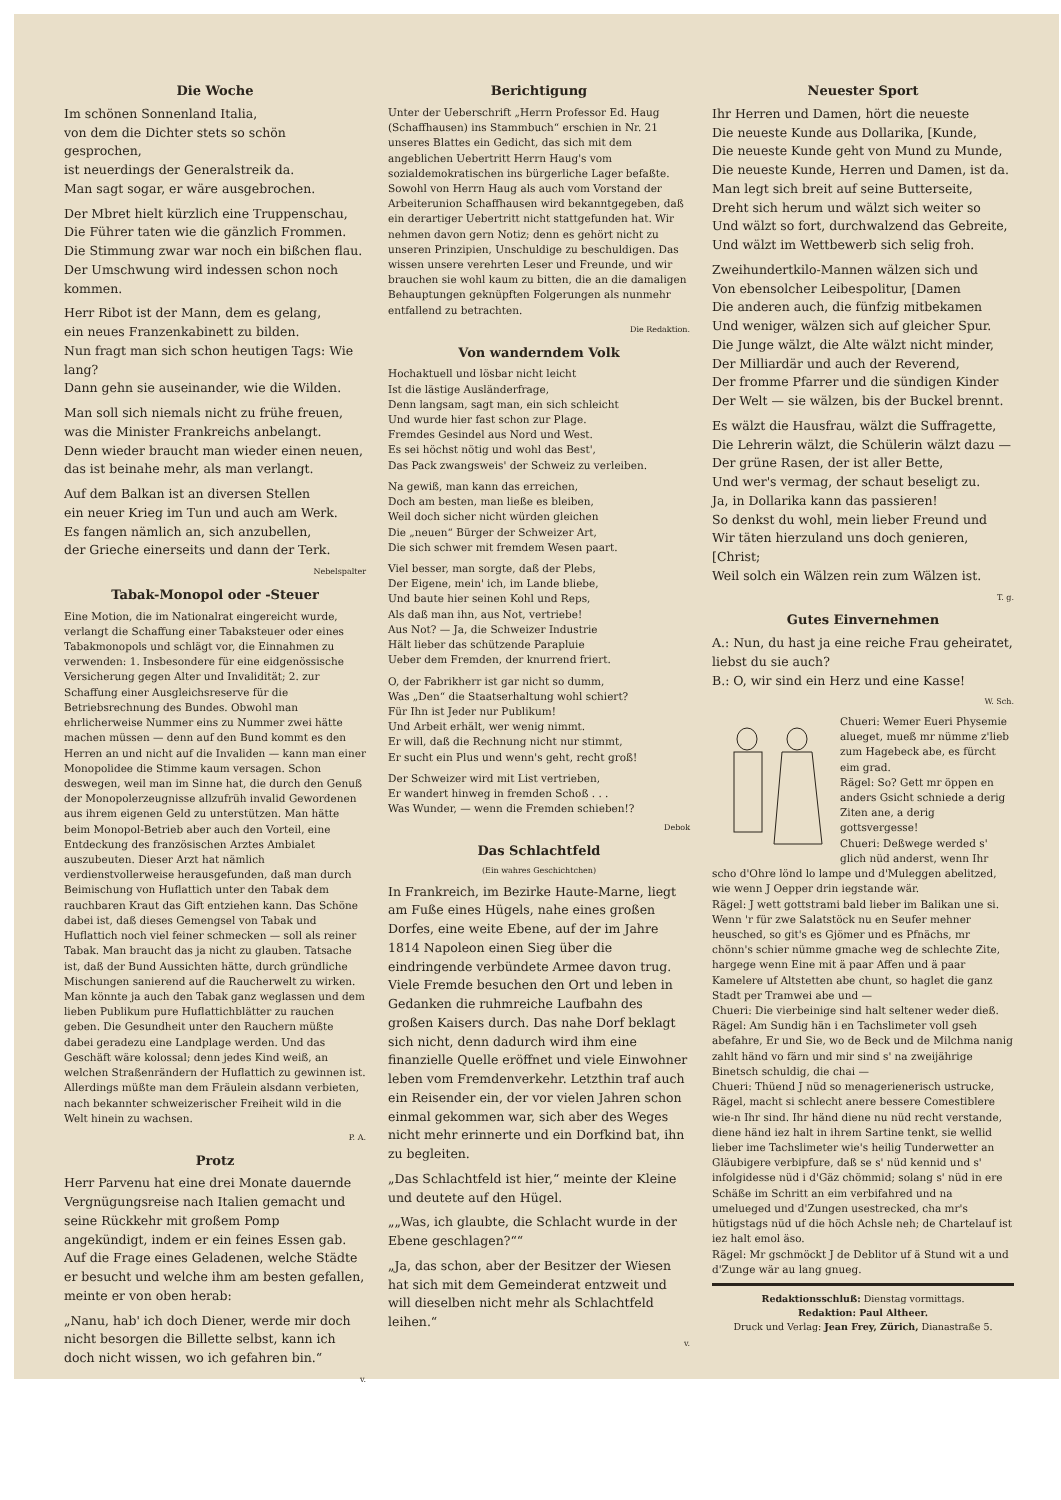Die Woche
Im schönen Sonnenland Italia,
von dem die Dichter stets so schön gesprochen,
ist neuerdings der Generalstreik da.
Man sagt sogar, er wäre ausgebrochen.
Der Mbret hielt kürzlich eine Truppenschau,
Die Führer taten wie die gänzlich Frommen.
Die Stimmung zwar war noch ein bißchen flau.
Der Umschwung wird indessen schon noch kommen.
Herr Ribot ist der Mann, dem es gelang,
ein neues Franzenkabinett zu bilden.
Nun fragt man sich schon heutigen Tags: Wie lang?
Dann gehn sie auseinander, wie die Wilden.
Man soll sich niemals nicht zu frühe freuen,
was die Minister Frankreichs anbelangt.
Denn wieder braucht man wieder einen neuen,
das ist beinahe mehr, als man verlangt.
Auf dem Balkan ist an diversen Stellen
ein neuer Krieg im Tun und auch am Werk.
Es fangen nämlich an, sich anzubellen,
der Grieche einerseits und dann der Terk.
Nebelspalter
Tabak-Monopol oder -Steuer
Eine Motion, die im Nationalrat eingereicht wurde, verlangt die Schaffung einer Tabaksteuer oder eines Tabakmonopols und schlägt vor, die Einnahmen zu verwenden: 1. Insbesondere für eine eidgenössische Versicherung gegen Alter und Invalidität; 2. zur Schaffung einer Ausgleichsreserve für die Betriebsrechnung des Bundes. Obwohl man ehrlicherweise Nummer eins zu Nummer zwei hätte machen müssen — denn auf den Bund kommt es den Herren an und nicht auf die Invaliden — kann man einer Monopolidee die Stimme kaum versagen. Schon deswegen, weil man im Sinne hat, die durch den Genuß der Monopolerzeugnisse allzufrüh invalid Gewordenen aus ihrem eigenen Geld zu unterstützen. Man hätte beim Monopol-Betrieb aber auch den Vorteil, eine Entdeckung des französischen Arztes Ambialet auszubeuten. Dieser Arzt hat nämlich verdienstvollerweise herausgefunden, daß man durch Beimischung von Huflattich unter den Tabak dem rauchbaren Kraut das Gift entziehen kann. Das Schöne dabei ist, daß dieses Gemengsel von Tabak und Huflattich noch viel feiner schmecken — soll als reiner Tabak. Man braucht das ja nicht zu glauben. Tatsache ist, daß der Bund Aussichten hätte, durch gründliche Mischungen sanierend auf die Raucherwelt zu wirken. Man könnte ja auch den Tabak ganz weglassen und dem lieben Publikum pure Huflattichblätter zu rauchen geben. Die Gesundheit unter den Rauchern müßte dabei geradezu eine Landplage werden. Und das Geschäft wäre kolossal; denn jedes Kind weiß, an welchen Straßenrändern der Huflattich zu gewinnen ist. Allerdings müßte man dem Fräulein alsdann verbieten, nach bekannter schweizerischer Freiheit wild in die Welt hinein zu wachsen.
P. A.
Protz
Herr Parvenu hat eine drei Monate dauernde Vergnügungsreise nach Italien gemacht und seine Rückkehr mit großem Pomp angekündigt, indem er ein feines Essen gab. Auf die Frage eines Geladenen, welche Städte er besucht und welche ihm am besten gefallen, meinte er von oben herab:
„Nanu, hab' ich doch Diener, werde mir doch nicht besorgen die Billette selbst, kann ich doch nicht wissen, wo ich gefahren bin.“
v.
Berichtigung
Unter der Ueberschrift „Herrn Professor Ed. Haug (Schaffhausen) ins Stammbuch“ erschien in Nr. 21 unseres Blattes ein Gedicht, das sich mit dem angeblichen Uebertritt Herrn Haug's vom sozialdemokratischen ins bürgerliche Lager befaßte. Sowohl von Herrn Haug als auch vom Vorstand der Arbeiterunion Schaffhausen wird bekanntgegeben, daß ein derartiger Uebertritt nicht stattgefunden hat. Wir nehmen davon gern Notiz; denn es gehört nicht zu unseren Prinzipien, Unschuldige zu beschuldigen. Das wissen unsere verehrten Leser und Freunde, und wir brauchen sie wohl kaum zu bitten, die an die damaligen Behauptungen geknüpften Folgerungen als nunmehr entfallend zu betrachten.
Die Redaktion.
Von wanderndem Volk
Hochaktuell und lösbar nicht leicht
Ist die lästige Ausländerfrage,
Denn langsam, sagt man, ein sich schleicht
Und wurde hier fast schon zur Plage.
Fremdes Gesindel aus Nord und West.
Es sei höchst nötig und wohl das Best',
Das Pack zwangsweis' der Schweiz zu verleiben.
Na gewiß, man kann das erreichen,
Doch am besten, man ließe es bleiben,
Weil doch sicher nicht würden gleichen
Die „neuen“ Bürger der Schweizer Art,
Die sich schwer mit fremdem Wesen paart.
Viel besser, man sorgte, daß der Plebs,
Der Eigene, mein' ich, im Lande bliebe,
Und baute hier seinen Kohl und Reps,
Als daß man ihn, aus Not, vertriebe!
Aus Not? — Ja, die Schweizer Industrie
Hält lieber das schützende Parapluie
Ueber dem Fremden, der knurrend friert.
O, der Fabrikherr ist gar nicht so dumm,
Was „Den“ die Staatserhaltung wohl schiert?
Für Ihn ist Jeder nur Publikum!
Und Arbeit erhält, wer wenig nimmt.
Er will, daß die Rechnung nicht nur stimmt,
Er sucht ein Plus und wenn's geht, recht groß!
Der Schweizer wird mit List vertrieben,
Er wandert hinweg in fremden Schoß . . .
Was Wunder, — wenn die Fremden schieben!?
Debok
Das Schlachtfeld
(Ein wahres Geschichtchen)
In Frankreich, im Bezirke Haute-Marne, liegt am Fuße eines Hügels, nahe eines großen Dorfes, eine weite Ebene, auf der im Jahre 1814 Napoleon einen Sieg über die eindringende verbündete Armee davon trug. Viele Fremde besuchen den Ort und leben in Gedanken die ruhmreiche Laufbahn des großen Kaisers durch. Das nahe Dorf beklagt sich nicht, denn dadurch wird ihm eine finanzielle Quelle eröffnet und viele Einwohner leben vom Fremdenverkehr. Letzthin traf auch ein Reisender ein, der vor vielen Jahren schon einmal gekommen war, sich aber des Weges nicht mehr erinnerte und ein Dorfkind bat, ihn zu begleiten.
„Das Schlachtfeld ist hier,“ meinte der Kleine und deutete auf den Hügel.
„„Was, ich glaubte, die Schlacht wurde in der Ebene geschlagen?““
„Ja, das schon, aber der Besitzer der Wiesen hat sich mit dem Gemeinderat entzweit und will dieselben nicht mehr als Schlachtfeld leihen.“
v.
Neuester Sport
Ihr Herren und Damen, hört die neueste
Die neueste Kunde aus Dollarika, [Kunde,
Die neueste Kunde geht von Mund zu Munde,
Die neueste Kunde, Herren und Damen, ist da.
Man legt sich breit auf seine Butterseite,
Dreht sich herum und wälzt sich weiter so
Und wälzt so fort, durchwalzend das Gebreite,
Und wälzt im Wettbewerb sich selig froh.
Zweihundertkilo-Mannen wälzen sich und
Von ebensolcher Leibespolitur, [Damen
Die anderen auch, die fünfzig mitbekamen
Und weniger, wälzen sich auf gleicher Spur.
Die Junge wälzt, die Alte wälzt nicht minder,
Der Milliardär und auch der Reverend,
Der fromme Pfarrer und die sündigen Kinder
Der Welt — sie wälzen, bis der Buckel brennt.
Es wälzt die Hausfrau, wälzt die Suffragette,
Die Lehrerin wälzt, die Schülerin wälzt dazu —
Der grüne Rasen, der ist aller Bette,
Und wer's vermag, der schaut beseligt zu.
Ja, in Dollarika kann das passieren!
So denkst du wohl, mein lieber Freund und
Wir täten hierzuland uns doch genieren, [Christ;
Weil solch ein Wälzen rein zum Wälzen ist.
T. g.
Gutes Einvernehmen
A.: Nun, du hast ja eine reiche Frau geheiratet, liebst du sie auch?
B.: O, wir sind ein Herz und eine Kasse!
W. Sch.
Chueri: Wemer Eueri Physemie alueget, mueß mr nümme z'lieb zum Hagebeck abe, es fürcht eim grad.
Rägel: So? Gett mr öppen en anders Gsicht schniede a derig Ziten ane, a derig gottsvergesse!
Chueri: Deßwege werded s' glich nüd anderst, wenn Ihr scho d'Ohre lönd lo lampe und d'Muleggen abelitzed, wie wenn J Oepper drin iegstande wär.
Rägel: J wett gottstrami bald lieber im Balikan une si. Wenn 'r für zwe Salatstöck nu en Seufer mehner heusched, so git's es Gjömer und es Pfnächs, mr chönn's schier nümme gmache weg de schlechte Zite, hargege wenn Eine mit ä paar Affen und ä paar Kamelere uf Altstetten abe chunt, so haglet die ganz Stadt per Tramwei abe und —
Chueri: Die vierbeinige sind halt seltener weder dieß.
Rägel: Am Sundig hän i en Tachslimeter voll gseh abefahre, Er und Sie, wo de Beck und de Milchma nanig zahlt händ vo färn und mir sind s' na zweijährige Binetsch schuldig, die chai —
Chueri: Thüend J nüd so menagerienerisch ustrucke, Rägel, macht si schlecht anere bessere Comestiblere wie-n Ihr sind. Ihr händ diene nu nüd recht verstande, diene händ iez halt in ihrem Sartine tenkt, sie wellid lieber ime Tachslimeter wie's heilig Tunderwetter an Gläubigere verbipfure, daß se s' nüd kennid und s' infolgidesse nüd i d'Gäz chömmid; solang s' nüd in ere Schäße im Schritt an eim verbifahred und na umelueged und d'Zungen usestrecked, cha mr's hütigstags nüd uf die höch Achsle neh; de Chartelauf ist iez halt emol äso.
Rägel: Mr gschmöckt J de Deblitor uf ä Stund wit a und d'Zunge wär au lang gnueg.
Redaktionsschluß: Dienstag vormittags.
Redaktion: Paul Altheer.
Druck und Verlag: Jean Frey, Zürich, Dianastraße 5.